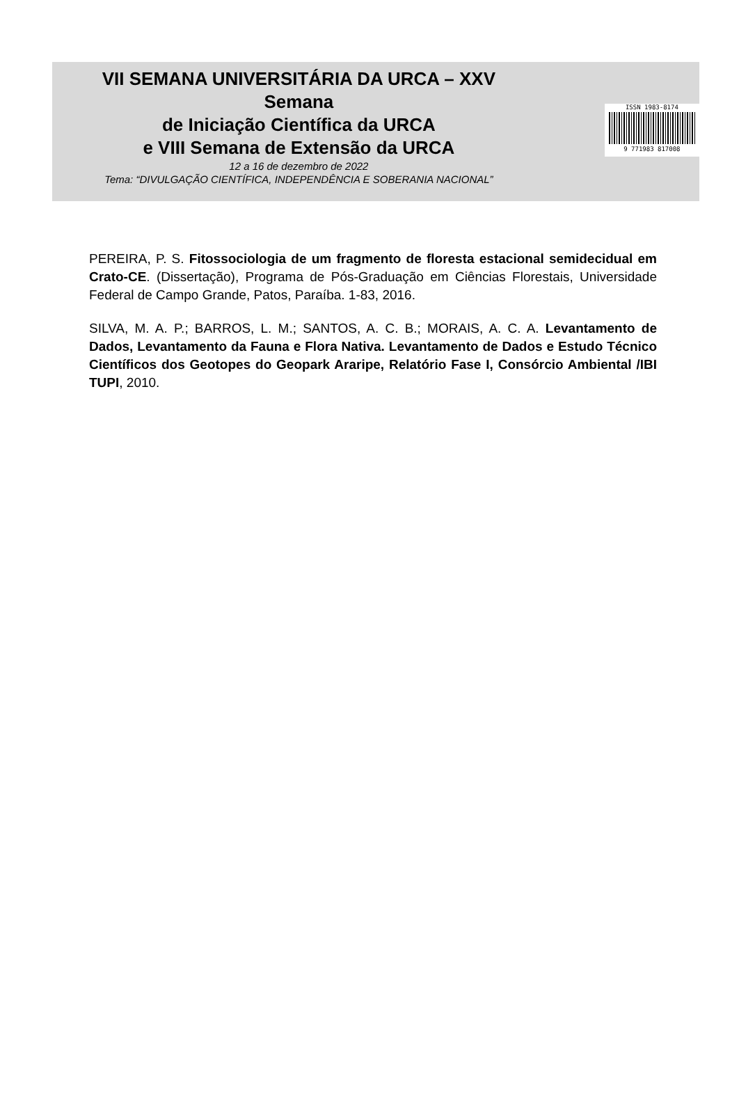VII SEMANA UNIVERSITÁRIA DA URCA – XXV
Semana
de Iniciação Científica da URCA
e VIII Semana de Extensão da URCA
12 a 16 de dezembro de 2022
Tema: “DIVULGAÇÃO CIENTÍFICA, INDEPENDÊNCIA E SOBERANIA NACIONAL”
ISSN 1983-8174
9 771983 817008
PEREIRA, P. S. Fitossociologia de um fragmento de floresta estacional semidecidual em Crato-CE. (Dissertação), Programa de Pós-Graduação em Ciências Florestais, Universidade Federal de Campo Grande, Patos, Paraíba. 1-83, 2016.
SILVA, M. A. P.; BARROS, L. M.; SANTOS, A. C. B.; MORAIS, A. C. A. Levantamento de Dados, Levantamento da Fauna e Flora Nativa. Levantamento de Dados e Estudo Técnico Científicos dos Geotopes do Geopark Araripe, Relatório Fase I, Consórcio Ambiental /IBI TUPI, 2010.